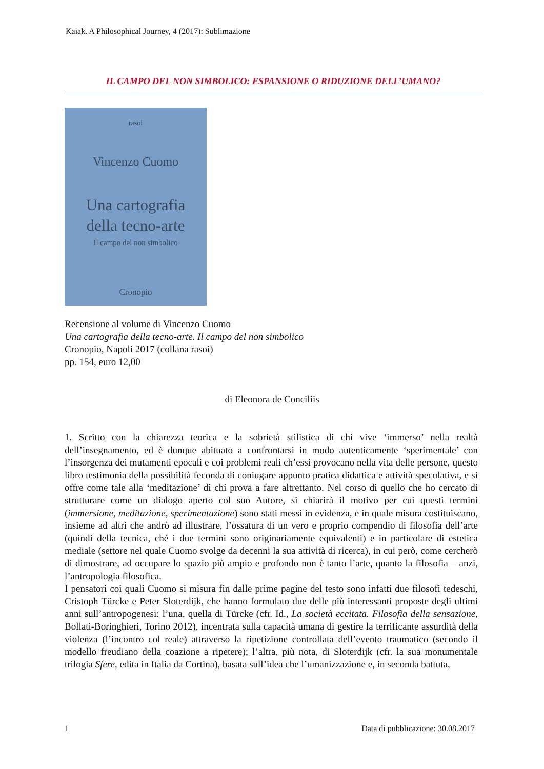Kaiak. A Philosophical Journey, 4 (2017): Sublimazione
IL CAMPO DEL NON SIMBOLICO: ESPANSIONE O RIDUZIONE DELL’UMANO?
rasoi
Vincenzo Cuomo
Una cartografia
della tecno-arte
Il campo del non simbolico
Cronopio
Recensione al volume di Vincenzo Cuomo
Una cartografia della tecno-arte. Il campo del non simbolico
Cronopio, Napoli 2017 (collana rasoi)
pp. 154, euro 12,00
di Eleonora de Conciliis
1. Scritto con la chiarezza teorica e la sobrietà stilistica di chi vive ‘immerso’ nella realtà dell’insegnamento, ed è dunque abituato a confrontarsi in modo autenticamente ‘sperimentale’ con l’insorgenza dei mutamenti epocali e coi problemi reali ch’essi provocano nella vita delle persone, questo libro testimonia della possibilità feconda di coniugare appunto pratica didattica e attività speculativa, e si offre come tale alla ‘meditazione’ di chi prova a fare altrettanto. Nel corso di quello che ho cercato di strutturare come un dialogo aperto col suo Autore, si chiarirà il motivo per cui questi termini (immersione, meditazione, sperimentazione) sono stati messi in evidenza, e in quale misura costituiscano, insieme ad altri che andrò ad illustrare, l’ossatura di un vero e proprio compendio di filosofia dell’arte (quindi della tecnica, ché i due termini sono originariamente equivalenti) e in particolare di estetica mediale (settore nel quale Cuomo svolge da decenni la sua attività di ricerca), in cui però, come cercherò di dimostrare, ad occupare lo spazio più ampio e profondo non è tanto l’arte, quanto la filosofia – anzi, l’antropologia filosofica.
I pensatori coi quali Cuomo si misura fin dalle prime pagine del testo sono infatti due filosofi tedeschi, Cristoph Türcke e Peter Sloterdijk, che hanno formulato due delle più interessanti proposte degli ultimi anni sull’antropogenesi: l’una, quella di Türcke (cfr. Id., La società eccitata. Filosofia della sensazione, Bollati-Boringhieri, Torino 2012), incentrata sulla capacità umana di gestire la terrificante assurdità della violenza (l’incontro col reale) attraverso la ripetizione controllata dell’evento traumatico (secondo il modello freudiano della coazione a ripetere); l’altra, più nota, di Sloterdijk (cfr. la sua monumentale trilogia Sfere, edita in Italia da Cortina), basata sull’idea che l’umanizzazione e, in seconda battuta,
1 Data di pubblicazione: 30.08.2017